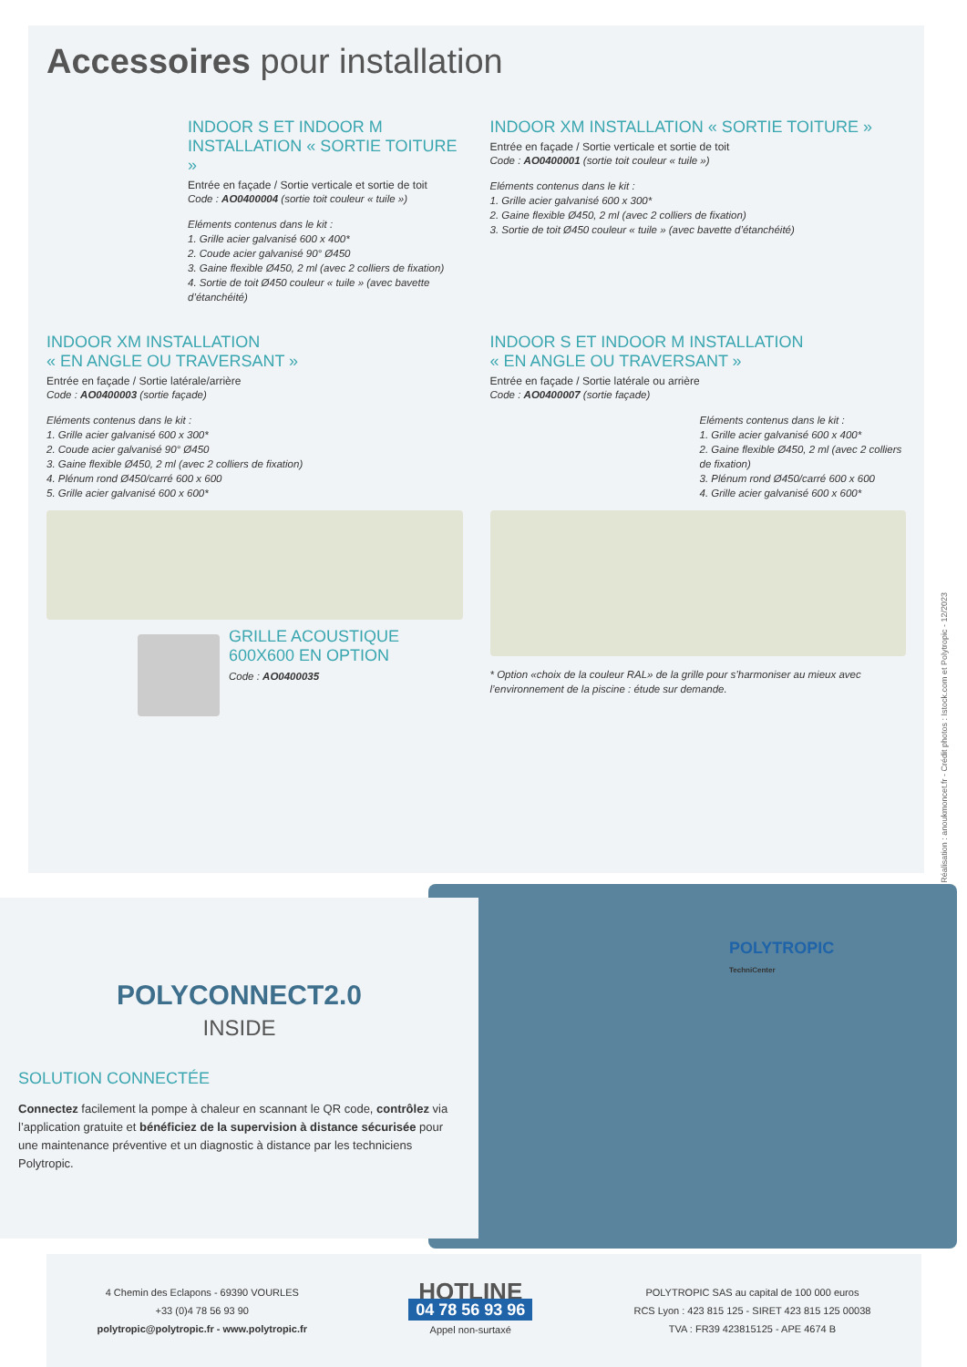Accessoires pour installation
INDOOR S ET INDOOR M
INSTALLATION « SORTIE TOITURE »
Entrée en façade / Sortie verticale et sortie de toit
Code : AO0400004 (sortie toit couleur « tuile »)
Eléments contenus dans le kit :
1. Grille acier galvanisé 600 x 400*
2. Coude acier galvanisé 90° Ø450
3. Gaine flexible Ø450, 2 ml (avec 2 colliers de fixation)
4. Sortie de toit Ø450 couleur « tuile » (avec bavette d’étanchéité)
INDOOR XM INSTALLATION « SORTIE TOITURE »
Entrée en façade / Sortie verticale et sortie de toit
Code : AO0400001 (sortie toit couleur « tuile »)
Eléments contenus dans le kit :
1. Grille acier galvanisé 600 x 300*
2. Gaine flexible Ø450, 2 ml (avec 2 colliers de fixation)
3. Sortie de toit Ø450 couleur « tuile » (avec bavette d’étanchéité)
INDOOR XM INSTALLATION
« EN ANGLE OU TRAVERSANT »
Entrée en façade / Sortie latérale/arrière
Code : AO0400003 (sortie façade)
Eléments contenus dans le kit :
1. Grille acier galvanisé 600 x 300*
2. Coude acier galvanisé 90° Ø450
3. Gaine flexible Ø450, 2 ml (avec 2 colliers de fixation)
4. Plénum rond Ø450/carré 600 x 600
5. Grille acier galvanisé 600 x 600*
GRILLE ACOUSTIQUE
600X600 EN OPTION
Code : AO0400035
INDOOR S ET INDOOR M INSTALLATION
« EN ANGLE OU TRAVERSANT »
Entrée en façade / Sortie latérale ou arrière
Code : AO0400007 (sortie façade)
Eléments contenus dans le kit :
1. Grille acier galvanisé 600 x 400*
2. Gaine flexible Ø450, 2 ml (avec 2 colliers de fixation)
3. Plénum rond Ø450/carré 600 x 600
4. Grille acier galvanisé 600 x 600*
* Option «choix de la couleur RAL» de la grille pour s’harmoniser au mieux avec l’environnement de la piscine : étude sur demande.
Réalisation : anoukmoncet.fr - Crédit photos : Istock.com et Polytropic - 12/2023
POLYCONNECT2.0
INSIDE
SOLUTION CONNECTÉE
Connectez facilement la pompe à chaleur en scannant le QR code, contrôlez via l’application gratuite et bénéficiez de la supervision à distance sécurisée pour une maintenance préventive et un diagnostic à distance par les techniciens Polytropic.
POLYTROPIC
TechniCenter
4 Chemin des Eclapons - 69390 VOURLES
+33 (0)4 78 56 93 90
polytropic@polytropic.fr - www.polytropic.fr
HOTLINE
04 78 56 93 96
Appel non-surtaxé
POLYTROPIC SAS au capital de 100 000 euros
RCS Lyon : 423 815 125 - SIRET 423 815 125 00038
TVA : FR39 423815125 - APE 4674 B